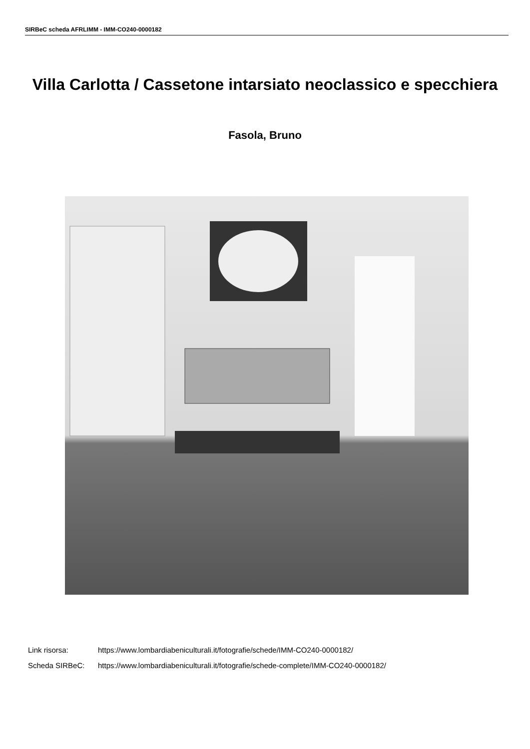SIRBeC scheda AFRLIMM - IMM-CO240-0000182
Villa Carlotta / Cassetone intarsiato neoclassico e specchiera
Fasola, Bruno
Link risorsa: https://www.lombardiabeniculturali.it/fotografie/schede/IMM-CO240-0000182/
Scheda SIRBeC: https://www.lombardiabeniculturali.it/fotografie/schede-complete/IMM-CO240-0000182/